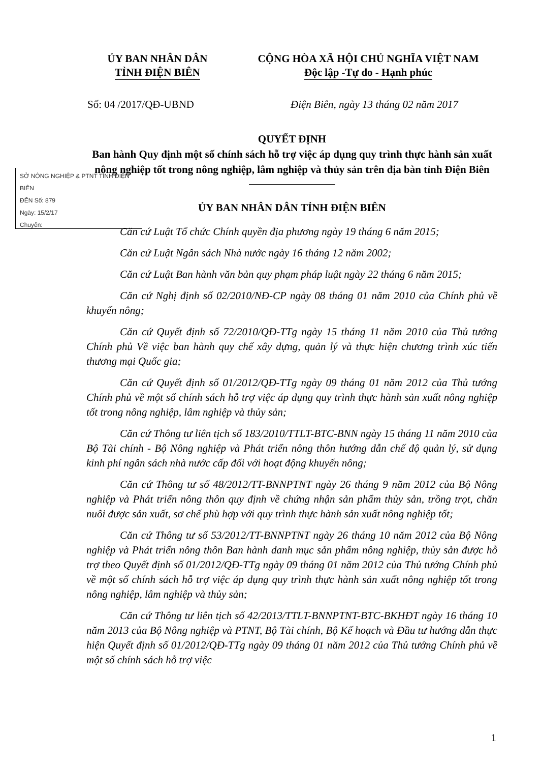ỦY BAN NHÂN DÂN
TỈNH ĐIỆN BIÊN
CỘNG HÒA XÃ HỘI CHỦ NGHĨA VIỆT NAM
Độc lập -Tự do - Hạnh phúc
Số: 04 /2017/QĐ-UBND Điện Biên, ngày 13 tháng 02 năm 2017
QUYẾT ĐỊNH
Ban hành Quy định một số chính sách hỗ trợ việc áp dụng quy trình thực hành sản xuất nông nghiệp tốt trong nông nghiệp, lâm nghiệp và thủy sản trên địa bàn tỉnh Điện Biên
ỦY BAN NHÂN DÂN TỈNH ĐIỆN BIÊN
SỞ NÔNG NGHIỆP & PTNT TỈNH ĐIỆN BIÊN
ĐẾN Số: 879
Ngày: 15/2/17
Chuyển:
Căn cứ Luật Tổ chức Chính quyền địa phương ngày 19 tháng 6 năm 2015;
Căn cứ Luật Ngân sách Nhà nước ngày 16 tháng 12 năm 2002;
Căn cứ Luật Ban hành văn bản quy phạm pháp luật ngày 22 tháng 6 năm 2015;
Căn cứ Nghị định số 02/2010/NĐ-CP ngày 08 tháng 01 năm 2010 của Chính phủ về khuyến nông;
Căn cứ Quyết định số 72/2010/QĐ-TTg ngày 15 tháng 11 năm 2010 của Thủ tướng Chính phủ Về việc ban hành quy chế xây dựng, quản lý và thực hiện chương trình xúc tiến thương mại Quốc gia;
Căn cứ Quyết định số 01/2012/QĐ-TTg ngày 09 tháng 01 năm 2012 của Thủ tướng Chính phủ về một số chính sách hỗ trợ việc áp dụng quy trình thực hành sản xuất nông nghiệp tốt trong nông nghiệp, lâm nghiệp và thủy sản;
Căn cứ Thông tư liên tịch số 183/2010/TTLT-BTC-BNN ngày 15 tháng 11 năm 2010 của Bộ Tài chính - Bộ Nông nghiệp và Phát triển nông thôn hướng dẫn chế độ quản lý, sử dụng kinh phí ngân sách nhà nước cấp đối với hoạt động khuyến nông;
Căn cứ Thông tư số 48/2012/TT-BNNPTNT ngày 26 tháng 9 năm 2012 của Bộ Nông nghiệp và Phát triển nông thôn quy định về chứng nhận sản phẩm thủy sản, trồng trọt, chăn nuôi được sản xuất, sơ chế phù hợp với quy trình thực hành sản xuất nông nghiệp tốt;
Căn cứ Thông tư số 53/2012/TT-BNNPTNT ngày 26 tháng 10 năm 2012 của Bộ Nông nghiệp và Phát triển nông thôn Ban hành danh mục sản phẩm nông nghiệp, thủy sản được hỗ trợ theo Quyết định số 01/2012/QĐ-TTg ngày 09 tháng 01 năm 2012 của Thủ tướng Chính phủ về một số chính sách hỗ trợ việc áp dụng quy trình thực hành sản xuất nông nghiệp tốt trong nông nghiệp, lâm nghiệp và thủy sản;
Căn cứ Thông tư liên tịch số 42/2013/TTLT-BNNPTNT-BTC-BKHĐT ngày 16 tháng 10 năm 2013 của Bộ Nông nghiệp và PTNT, Bộ Tài chính, Bộ Kế hoạch và Đầu tư hướng dẫn thực hiện Quyết định số 01/2012/QĐ-TTg ngày 09 tháng 01 năm 2012 của Thủ tướng Chính phủ về một số chính sách hỗ trợ việc
1